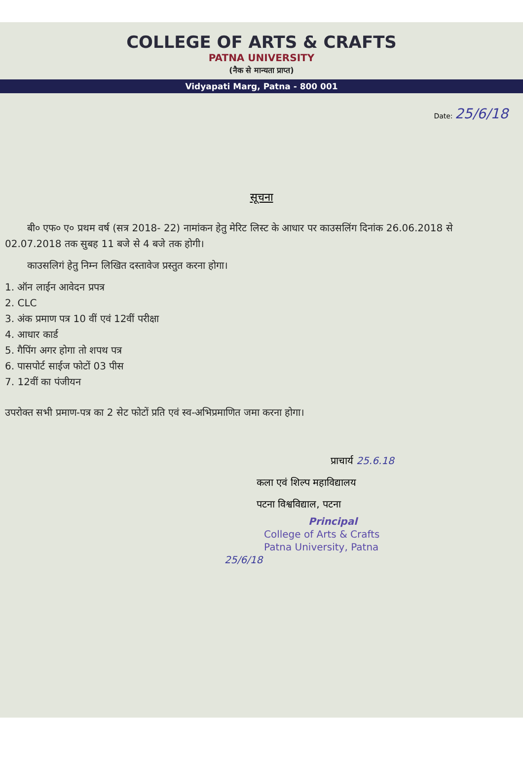COLLEGE OF ARTS & CRAFTS
PATNA UNIVERSITY
(नैक से मान्यता प्राप्त)
Vidyapati Marg, Patna - 800 001
Date: 25/6/18
सूचना
बी० एफ० ए० प्रथम वर्ष (सत्र 2018- 22) नामांकन हेतु मेरिट लिस्ट के आधार पर काउसलिंग दिनांक 26.06.2018 से 02.07.2018 तक सुबह 11 बजे से 4 बजे तक होगी।
काउसलिगं हेतु निम्न लिखित दस्तावेज प्रस्तुत करना होगा।
1. ऑन लाईन आवेदन प्रपत्र
2. CLC
3. अंक प्रमाण पत्र 10 वीं एवं 12वीं परीक्षा
4. आधार कार्ड
5. गैपिंग अगर होगा तो शपथ पत्र
6. पासपोर्ट साईज फोटों 03 पीस
7. 12वीं का पंजीयन
उपरोक्त सभी प्रमाण-पत्र का 2 सेट फोटों प्रति एवं स्व-अभिप्रमाणित जमा करना होगा।
प्राचार्य 25.6.18
कला एवं शिल्प महाविद्यालय
पटना विश्वविद्याल, पटना
Principal
College of Arts & Crafts
Patna University, Patna
25/6/18